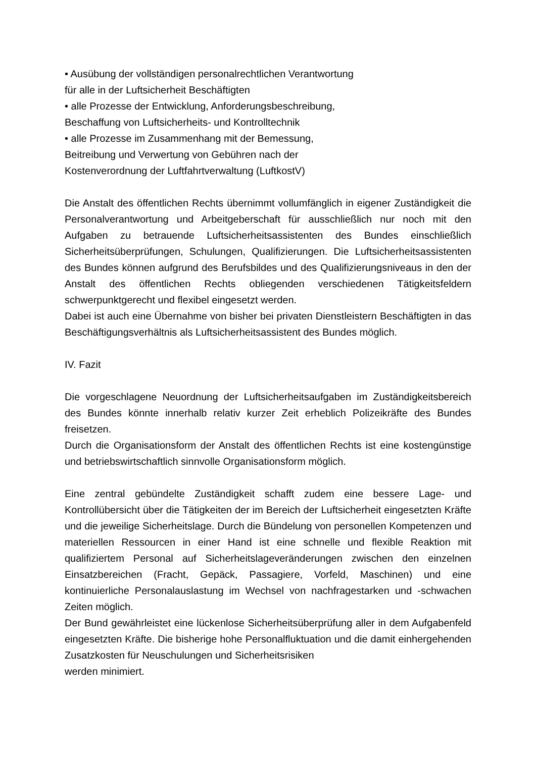• Ausübung der vollständigen personalrechtlichen Verantwortung
für alle in der Luftsicherheit Beschäftigten
• alle Prozesse der Entwicklung, Anforderungsbeschreibung,
Beschaffung von Luftsicherheits- und Kontrolltechnik
• alle Prozesse im Zusammenhang mit der Bemessung,
Beitreibung und Verwertung von Gebühren nach der
Kostenverordnung der Luftfahrtverwaltung (LuftkostV)
Die Anstalt des öffentlichen Rechts übernimmt vollumfänglich in eigener Zuständigkeit die Personalverantwortung und Arbeitgeberschaft für ausschließlich nur noch mit den Aufgaben zu betrauende Luftsicherheitsassistenten des Bundes einschließlich Sicherheitsüberprüfungen, Schulungen, Qualifizierungen. Die Luftsicherheitsassistenten des Bundes können aufgrund des Berufsbildes und des Qualifizierungsniveaus in den der Anstalt des öffentlichen Rechts obliegenden verschiedenen Tätigkeitsfeldern schwerpunktgerecht und flexibel eingesetzt werden.
Dabei ist auch eine Übernahme von bisher bei privaten Dienstleistern Beschäftigten in das Beschäftigungsverhältnis als Luftsicherheitsassistent des Bundes möglich.
IV. Fazit
Die vorgeschlagene Neuordnung der Luftsicherheitsaufgaben im Zuständigkeitsbereich des Bundes könnte innerhalb relativ kurzer Zeit erheblich Polizeikräfte des Bundes freisetzen.
Durch die Organisationsform der Anstalt des öffentlichen Rechts ist eine kostengünstige und betriebswirtschaftlich sinnvolle Organisationsform möglich.
Eine zentral gebündelte Zuständigkeit schafft zudem eine bessere Lage- und Kontrollübersicht über die Tätigkeiten der im Bereich der Luftsicherheit eingesetzten Kräfte und die jeweilige Sicherheitslage. Durch die Bündelung von personellen Kompetenzen und materiellen Ressourcen in einer Hand ist eine schnelle und flexible Reaktion mit qualifiziertem Personal auf Sicherheitslageveränderungen zwischen den einzelnen Einsatzbereichen (Fracht, Gepäck, Passagiere, Vorfeld, Maschinen) und eine kontinuierliche Personalauslastung im Wechsel von nachfragestarken und -schwachen Zeiten möglich.
Der Bund gewährleistet eine lückenlose Sicherheitsüberprüfung aller in dem Aufgabenfeld eingesetzten Kräfte. Die bisherige hohe Personalfluktuation und die damit einhergehenden Zusatzkosten für Neuschulungen und Sicherheitsrisiken
werden minimiert.